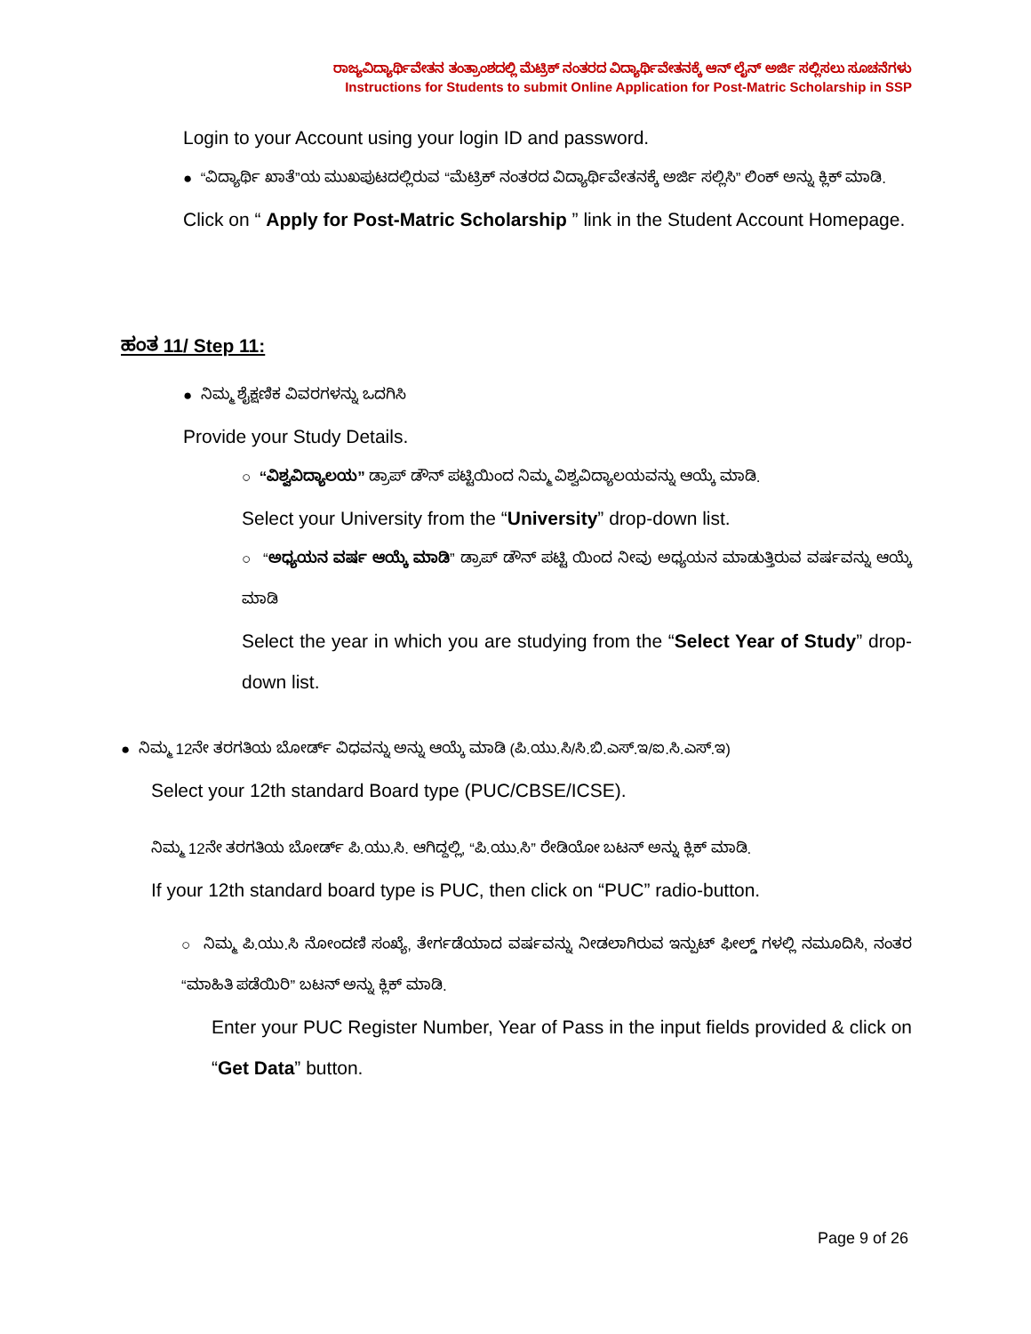ರಾಜ್ಯವಿದ್ಯಾರ್ಥಿವೇತನ ತಂತ್ರಾಂಶದಲ್ಲಿ ಮೆಟ್ರಿಕ್ ನಂತರದ ವಿದ್ಯಾರ್ಥಿವೇತನಕ್ಕೆ ಆನ್ ಲೈನ್ ಅರ್ಜಿ ಸಲ್ಲಿಸಲು ಸೂಚನೆಗಳು
Instructions for Students to submit Online Application for Post-Matric Scholarship in SSP
Login to your Account using your login ID and password.
● “ವಿದ್ಯಾರ್ಥಿ ಖಾತೆ”ಯ ಮುಖಪುಟದಲ್ಲಿರುವ “ಮೆಟ್ರಿಕ್ ನಂತರದ ವಿದ್ಯಾರ್ಥಿವೇತನಕ್ಕೆ ಅರ್ಜಿ ಸಲ್ಲಿಸಿ” ಲಿಂಕ್ ಅನ್ನು ಕ್ಲಿಕ್ ಮಾಡಿ.
Click on “ Apply for Post-Matric Scholarship ” link in the Student Account Homepage.
ಹಂತ 11/ Step 11:
● ನಿಮ್ಮ ಶೈಕ್ಷಣಿಕ ವಿವರಗಳನ್ನು ಒದಗಿಸಿ
Provide your Study Details.
○ “ವಿಶ್ವವಿದ್ಯಾಲಯ” ಡ್ರಾಪ್ ಡೌನ್ ಪಟ್ಟಿಯಿಂದ ನಿಮ್ಮ ವಿಶ್ವವಿದ್ಯಾಲಯವನ್ನು ಆಯ್ಕೆ ಮಾಡಿ.
Select your University from the “University” drop-down list.
○ “ಅಧ್ಯಯನ ವರ್ಷ ಆಯ್ಕೆ ಮಾಡಿ” ಡ್ರಾಪ್ ಡೌನ್ ಪಟ್ಟಿ ಯಿಂದ ನೀವು ಅಧ್ಯಯನ ಮಾಡುತ್ತಿರುವ ವರ್ಷವನ್ನು ಆಯ್ಕೆ ಮಾಡಿ
Select the year in which you are studying from the “Select Year of Study” drop-down list.
● ನಿಮ್ಮ 12ನೇ ತರಗತಿಯ ಬೋರ್ಡ್ ವಿಧವನ್ನು ಅನ್ನು ಆಯ್ಕೆ ಮಾಡಿ (ಪಿ.ಯು.ಸಿ/ಸಿ.ಬಿ.ಎಸ್.ಇ/ಐ.ಸಿ.ಎಸ್.ಇ)
Select your 12th standard Board type (PUC/CBSE/ICSE).
ನಿಮ್ಮ 12ನೇ ತರಗತಿಯ ಬೋರ್ಡ್ ಪಿ.ಯು.ಸಿ. ಆಗಿದ್ದಲ್ಲಿ, “ಪಿ.ಯು.ಸಿ” ರೇಡಿಯೋ ಬಟನ್ ಅನ್ನು ಕ್ಲಿಕ್ ಮಾಡಿ.
If your 12th standard board type is PUC, then click on “PUC” radio-button.
○ ನಿಮ್ಮ ಪಿ.ಯು.ಸಿ ನೋಂದಣಿ ಸಂಖ್ಯೆ, ತೇರ್ಗಡೆಯಾದ ವರ್ಷವನ್ನು ನೀಡಲಾಗಿರುವ ಇನ್ಪುಟ್ ಫೀಲ್ಡ್ ಗಳಲ್ಲಿ ನಮೂದಿಸಿ, ನಂತರ “ಮಾಹಿತಿ ಪಡೆಯಿರಿ” ಬಟನ್ ಅನ್ನು ಕ್ಲಿಕ್ ಮಾಡಿ.
Enter your PUC Register Number, Year of Pass in the input fields provided & click on “Get Data” button.
Page 9 of 26